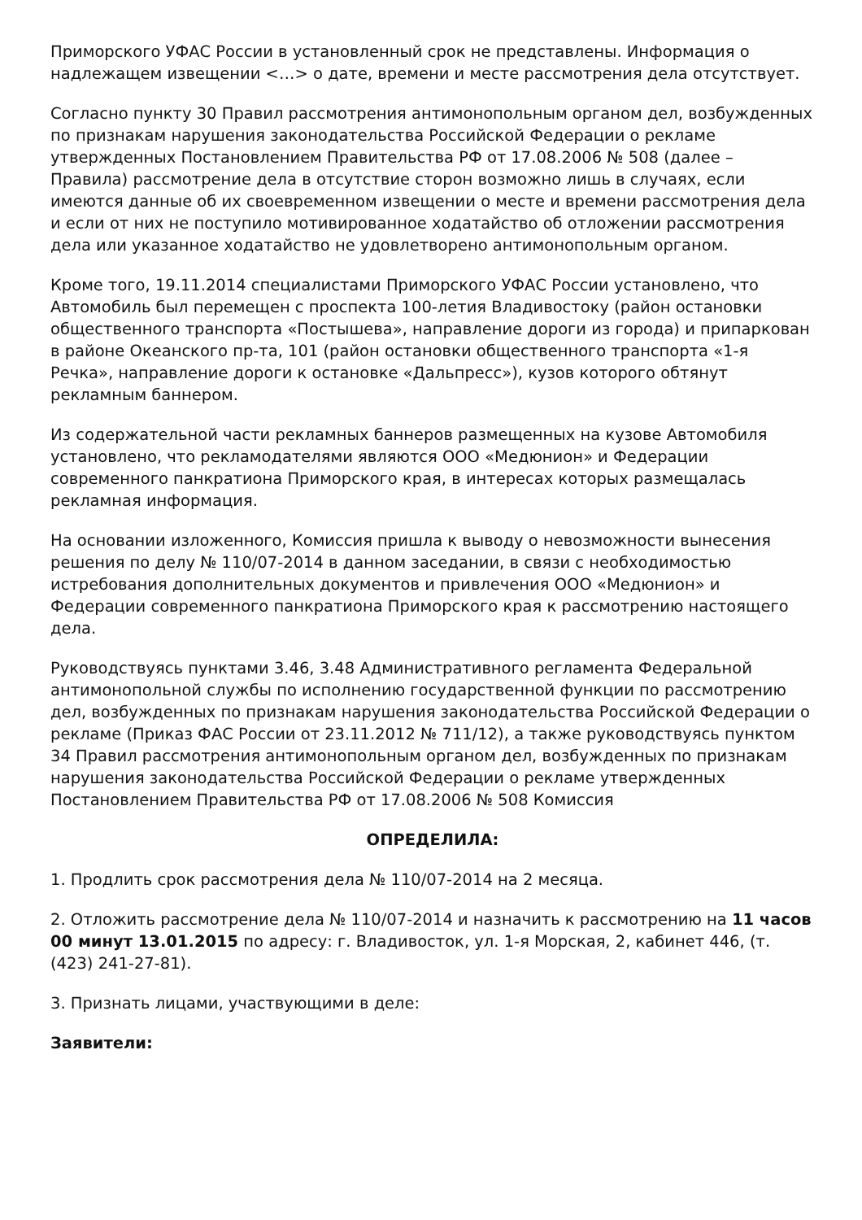Приморского УФАС России в установленный срок не представлены. Информация о надлежащем извещении <…> о дате, времени и месте рассмотрения дела отсутствует.
Согласно пункту 30 Правил рассмотрения антимонопольным органом дел, возбужденных по признакам нарушения законодательства Российской Федерации о рекламе утвержденных Постановлением Правительства РФ от 17.08.2006 № 508 (далее – Правила) рассмотрение дела в отсутствие сторон возможно лишь в случаях, если имеются данные об их своевременном извещении о месте и времени рассмотрения дела и если от них не поступило мотивированное ходатайство об отложении рассмотрения дела или указанное ходатайство не удовлетворено антимонопольным органом.
Кроме того, 19.11.2014 специалистами Приморского УФАС России установлено, что Автомобиль был перемещен с проспекта 100-летия Владивостоку (район остановки общественного транспорта «Постышева», направление дороги из города) и припаркован в районе Океанского пр-та, 101 (район остановки общественного транспорта «1-я Речка», направление дороги к остановке «Дальпресс»), кузов которого обтянут рекламным баннером.
Из содержательной части рекламных баннеров размещенных на кузове Автомобиля установлено, что рекламодателями являются ООО «Медюнион» и Федерации современного панкратиона Приморского края, в интересах которых размещалась рекламная информация.
На основании изложенного, Комиссия пришла к выводу о невозможности вынесения решения по делу № 110/07-2014 в данном заседании, в связи с необходимостью истребования дополнительных документов и привлечения ООО «Медюнион» и Федерации современного панкратиона Приморского края к рассмотрению настоящего дела.
Руководствуясь пунктами 3.46, 3.48 Административного регламента Федеральной антимонопольной службы по исполнению государственной функции по рассмотрению дел, возбужденных по признакам нарушения законодательства Российской Федерации о рекламе (Приказ ФАС России от 23.11.2012 № 711/12), а также руководствуясь пунктом 34 Правил рассмотрения антимонопольным органом дел, возбужденных по признакам нарушения законодательства Российской Федерации о рекламе утвержденных Постановлением Правительства РФ от 17.08.2006 № 508 Комиссия
ОПРЕДЕЛИЛА:
1. Продлить срок рассмотрения дела № 110/07-2014 на 2 месяца.
2. Отложить рассмотрение дела № 110/07-2014 и назначить к рассмотрению на 11 часов 00 минут 13.01.2015 по адресу: г. Владивосток, ул. 1-я Морская, 2, кабинет 446, (т. (423) 241-27-81).
3. Признать лицами, участвующими в деле:
Заявители: